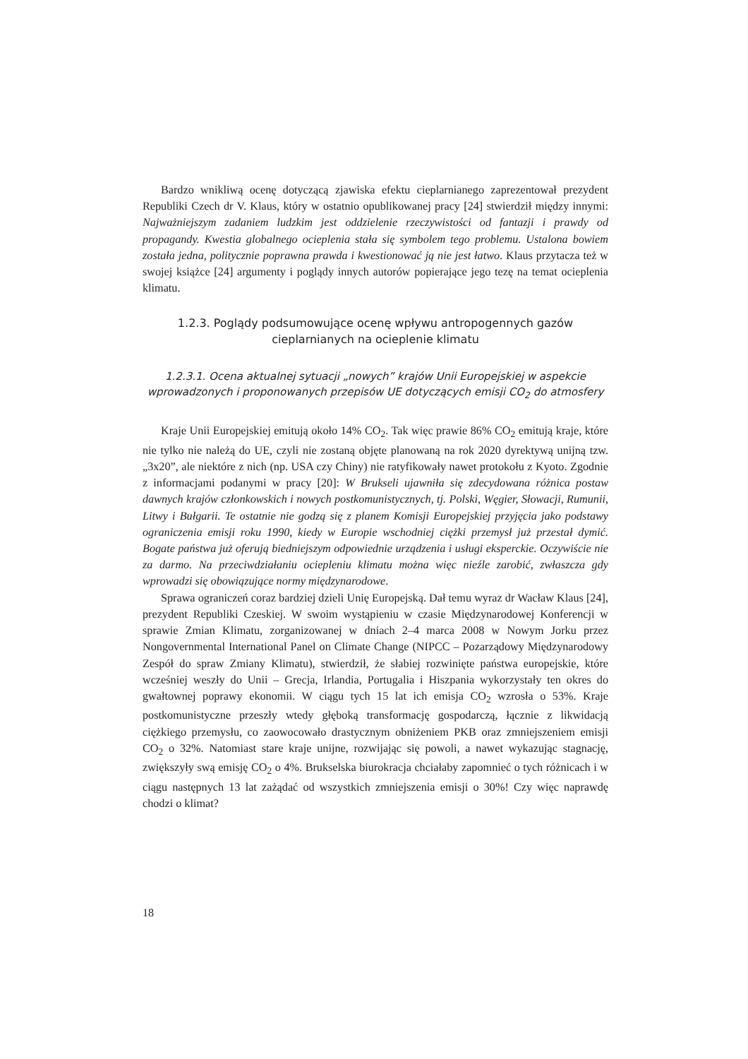Bardzo wnikliwą ocenę dotyczącą zjawiska efektu cieplarnianego zaprezentował prezydent Republiki Czech dr V. Klaus, który w ostatnio opublikowanej pracy [24] stwierdził między innymi: Najważniejszym zadaniem ludzkim jest oddzielenie rzeczywistości od fantazji i prawdy od propagandy. Kwestia globalnego ocieplenia stała się symbolem tego problemu. Ustalona bowiem została jedna, politycznie poprawna prawda i kwestionować ją nie jest łatwo. Klaus przytacza też w swojej książce [24] argumenty i poglądy innych autorów popierające jego tezę na temat ocieplenia klimatu.
1.2.3. Poglądy podsumowujące ocenę wpływu antropogennych gazów cieplarnianych na ocieplenie klimatu
1.2.3.1. Ocena aktualnej sytuacji „nowych” krajów Unii Europejskiej w aspekcie wprowadzonych i proponowanych przepisów UE dotyczących emisji CO<sub>2</sub> do atmosfery
Kraje Unii Europejskiej emitują około 14% CO<sub>2</sub>. Tak więc prawie 86% CO<sub>2</sub> emitują kraje, które nie tylko nie należą do UE, czyli nie zostaną objęte planowaną na rok 2020 dyrektywą unijną tzw. „3x20”, ale niektóre z nich (np. USA czy Chiny) nie ratyfikowały nawet protokołu z Kyoto. Zgodnie z informacjami podanymi w pracy [20]: W Brukseli ujawniła się zdecydowana różnica postaw dawnych krajów członkowskich i nowych postkomunistycznych, tj. Polski, Węgier, Słowacji, Rumunii, Litwy i Bułgarii. Te ostatnie nie godzą się z planem Komisji Europejskiej przyjęcia jako podstawy ograniczenia emisji roku 1990, kiedy w Europie wschodniej ciężki przemysł już przestał dymić. Bogate państwa już oferują biedniejszym odpowiednie urządzenia i usługi eksperckie. Oczywiście nie za darmo. Na przeciwdziałaniu ociepleniu klimatu można więc nieźle zarobić, zwłaszcza gdy wprowadzi się obowiązujące normy międzynarodowe.
Sprawa ograniczeń coraz bardziej dzieli Unię Europejską. Dał temu wyraz dr Wacław Klaus [24], prezydent Republiki Czeskiej. W swoim wystąpieniu w czasie Międzynarodowej Konferencji w sprawie Zmian Klimatu, zorganizowanej w dniach 2–4 marca 2008 w Nowym Jorku przez Nongovernmental International Panel on Climate Change (NIPCC – Pozarządowy Międzynarodowy Zespół do spraw Zmiany Klimatu), stwierdził, że słabiej rozwinięte państwa europejskie, które wcześniej weszły do Unii – Grecja, Irlandia, Portugalia i Hiszpania wykorzystały ten okres do gwałtownej poprawy ekonomii. W ciągu tych 15 lat ich emisja CO<sub>2</sub> wzrosła o 53%. Kraje postkomunistyczne przeszły wtedy głęboką transformację gospodarczą, łącznie z likwidacją ciężkiego przemysłu, co zaowocowało drastycznym obniżeniem PKB oraz zmniejszeniem emisji CO<sub>2</sub> o 32%. Natomiast stare kraje unijne, rozwijając się powoli, a nawet wykazując stagnację, zwiększyły swą emisję CO<sub>2</sub> o 4%. Brukselska biurokracja chciałaby zapomnieć o tych różnicach i w ciągu następnych 13 lat zażądać od wszystkich zmniejszenia emisji o 30%! Czy więc naprawdę chodzi o klimat?
18